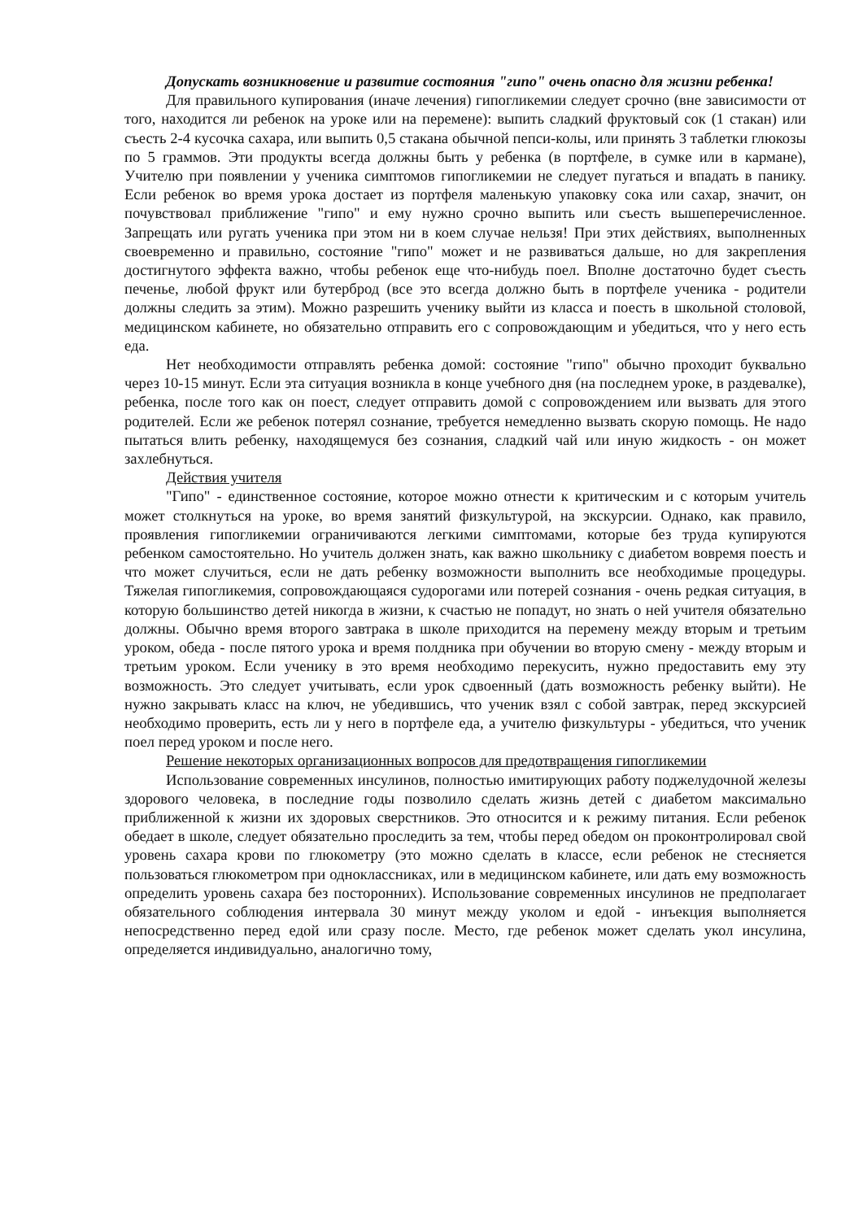Допускать возникновение и развитие состояния "гипо" очень опасно для жизни ребенка!
Для правильного купирования (иначе лечения) гипогликемии следует срочно (вне зависимости от того, находится ли ребенок на уроке или на перемене): выпить сладкий фруктовый сок (1 стакан) или съесть 2-4 кусочка сахара, или выпить 0,5 стакана обычной пепси-колы, или принять 3 таблетки глюкозы по 5 граммов. Эти продукты всегда должны быть у ребенка (в портфеле, в сумке или в кармане), Учителю при появлении у ученика симптомов гипогликемии не следует пугаться и впадать в панику. Если ребенок во время урока достает из портфеля маленькую упаковку сока или сахар, значит, он почувствовал приближение "гипо" и ему нужно срочно выпить или съесть вышеперечисленное. Запрещать или ругать ученика при этом ни в коем случае нельзя! При этих действиях, выполненных своевременно и правильно, состояние "гипо" может и не развиваться дальше, но для закрепления достигнутого эффекта важно, чтобы ребенок еще что-нибудь поел. Вполне достаточно будет съесть печенье, любой фрукт или бутерброд (все это всегда должно быть в портфеле ученика - родители должны следить за этим). Можно разрешить ученику выйти из класса и поесть в школьной столовой, медицинском кабинете, но обязательно отправить его с сопровождающим и убедиться, что у него есть еда.
Нет необходимости отправлять ребенка домой: состояние "гипо" обычно проходит буквально через 10-15 минут. Если эта ситуация возникла в конце учебного дня (на последнем уроке, в раздевалке), ребенка, после того как он поест, следует отправить домой с сопровождением или вызвать для этого родителей. Если же ребенок потерял сознание, требуется немедленно вызвать скорую помощь. Не надо пытаться влить ребенку, находящемуся без сознания, сладкий чай или иную жидкость - он может захлебнуться.
Действия учителя
"Гипо" - единственное состояние, которое можно отнести к критическим и с которым учитель может столкнуться на уроке, во время занятий физкультурой, на экскурсии. Однако, как правило, проявления гипогликемии ограничиваются легкими симптомами, которые без труда купируются ребенком самостоятельно. Но учитель должен знать, как важно школьнику с диабетом вовремя поесть и что может случиться, если не дать ребенку возможности выполнить все необходимые процедуры. Тяжелая гипогликемия, сопровождающаяся судорогами или потерей сознания - очень редкая ситуация, в которую большинство детей никогда в жизни, к счастью не попадут, но знать о ней учителя обязательно должны. Обычно время второго завтрака в школе приходится на перемену между вторым и третьим уроком, обеда - после пятого урока и время полдника при обучении во вторую смену - между вторым и третьим уроком. Если ученику в это время необходимо перекусить, нужно предоставить ему эту возможность. Это следует учитывать, если урок сдвоенный (дать возможность ребенку выйти). Не нужно закрывать класс на ключ, не убедившись, что ученик взял с собой завтрак, перед экскурсией необходимо проверить, есть ли у него в портфеле еда, а учителю физкультуры - убедиться, что ученик поел перед уроком и после него.
Решение некоторых организационных вопросов для предотвращения гипогликемии
Использование современных инсулинов, полностью имитирующих работу поджелудочной железы здорового человека, в последние годы позволило сделать жизнь детей с диабетом максимально приближенной к жизни их здоровых сверстников. Это относится и к режиму питания. Если ребенок обедает в школе, следует обязательно проследить за тем, чтобы перед обедом он проконтролировал свой уровень сахара крови по глюкометру (это можно сделать в классе, если ребенок не стесняется пользоваться глюкометром при одноклассниках, или в медицинском кабинете, или дать ему возможность определить уровень сахара без посторонних). Использование современных инсулинов не предполагает обязательного соблюдения интервала 30 минут между уколом и едой - инъекция выполняется непосредственно перед едой или сразу после. Место, где ребенок может сделать укол инсулина, определяется индивидуально, аналогично тому,